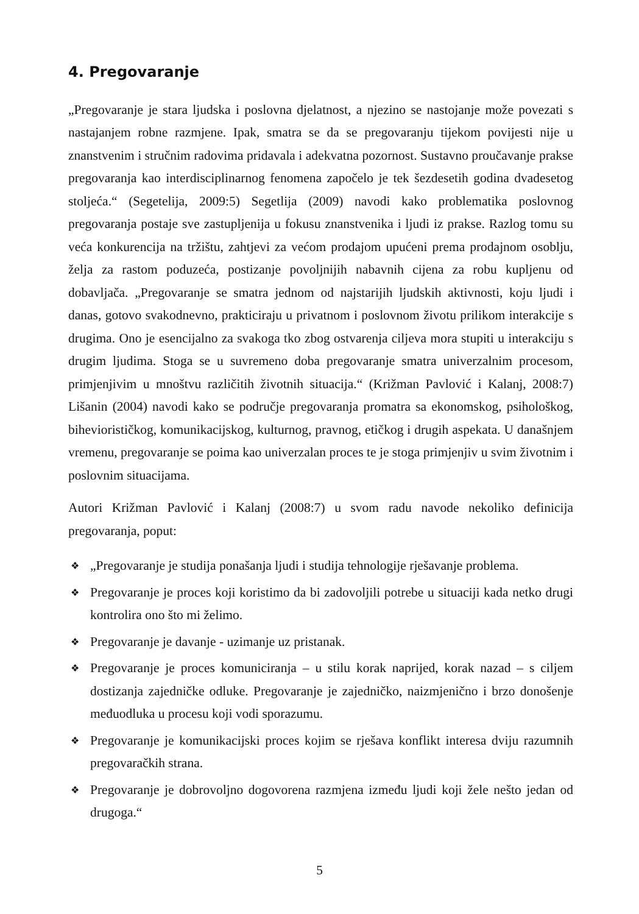4. Pregovaranje
„Pregovaranje je stara ljudska i poslovna djelatnost, a njezino se nastojanje može povezati s nastajanjem robne razmjene. Ipak, smatra se da se pregovaranju tijekom povijesti nije u znanstvenim i stručnim radovima pridavala i adekvatna pozornost. Sustavno proučavanje prakse pregovaranja kao interdisciplinarnog fenomena započelo je tek šezdesetih godina dvadesetog stoljeća.“ (Segetelija, 2009:5) Segetlija (2009) navodi kako problematika poslovnog pregovaranja postaje sve zastupljenija u fokusu znanstvenika i ljudi iz prakse. Razlog tomu su veća konkurencija na tržištu, zahtjevi za većom prodajom upućeni prema prodajnom osoblju, želja za rastom poduzeća, postizanje povoljnijih nabavnih cijena za robu kupljenu od dobavljača. „Pregovaranje se smatra jednom od najstarijih ljudskih aktivnosti, koju ljudi i danas, gotovo svakodnevno, prakticiraju u privatnom i poslovnom životu prilikom interakcije s drugima. Ono je esencijalno za svakoga tko zbog ostvarenja ciljeva mora stupiti u interakciju s drugim ljudima. Stoga se u suvremeno doba pregovaranje smatra univerzalnim procesom, primjenjivim u mnoštvu različitih životnih situacija.“ (Križman Pavlović i Kalanj, 2008:7) Lišanin (2004) navodi kako se područje pregovaranja promatra sa ekonomskog, psihološkog, biheviorističkog, komunikacijskog, kulturnog, pravnog, etičkog i drugih aspekata. U današnjem vremenu, pregovaranje se poima kao univerzalan proces te je stoga primjenjiv u svim životnim i poslovnim situacijama.
Autori Križman Pavlović i Kalanj (2008:7) u svom radu navode nekoliko definicija pregovaranja, poput:
❖ „Pregovaranje je studija ponašanja ljudi i studija tehnologije rješavanje problema.
❖ Pregovaranje je proces koji koristimo da bi zadovoljili potrebe u situaciji kada netko drugi kontrolira ono što mi želimo.
❖ Pregovaranje je davanje - uzimanje uz pristanak.
❖ Pregovaranje je proces komuniciranja – u stilu korak naprijed, korak nazad – s ciljem dostizanja zajedničke odluke. Pregovaranje je zajedničko, naizmjenično i brzo donošenje međuodluka u procesu koji vodi sporazumu.
❖ Pregovaranje je komunikacijski proces kojim se rješava konflikt interesa dviju razumnih pregovaračkih strana.
❖ Pregovaranje je dobrovoljno dogovorena razmjena između ljudi koji žele nešto jedan od drugoga.“
5